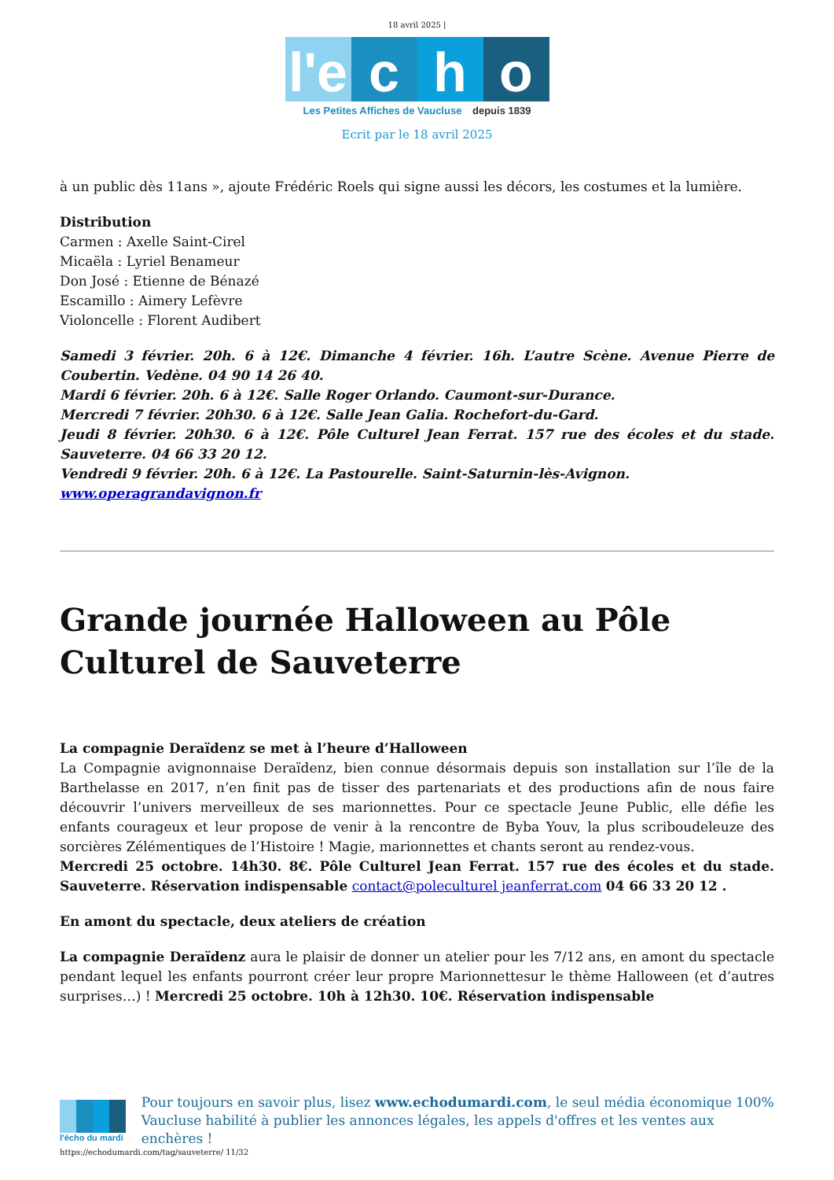18 avril 2025 |
l'e c h o
Les Petites Affiches de Vaucluse depuis 1839
Ecrit par le 18 avril 2025
à un public dès 11ans », ajoute Frédéric Roels qui signe aussi les décors, les costumes et la lumière.
Distribution
Carmen : Axelle Saint-Cirel
Micaëla : Lyriel Benameur
Don José : Etienne de Bénazé
Escamillo : Aimery Lefèvre
Violoncelle : Florent Audibert
Samedi 3 février. 20h. 6 à 12€. Dimanche 4 février. 16h. L’autre Scène. Avenue Pierre de Coubertin. Vedène. 04 90 14 26 40.
Mardi 6 février. 20h. 6 à 12€. Salle Roger Orlando. Caumont-sur-Durance.
Mercredi 7 février. 20h30. 6 à 12€. Salle Jean Galia. Rochefort-du-Gard.
Jeudi 8 février. 20h30. 6 à 12€. Pôle Culturel Jean Ferrat. 157 rue des écoles et du stade. Sauveterre. 04 66 33 20 12.
Vendredi 9 février. 20h. 6 à 12€. La Pastourelle. Saint-Saturnin-lès-Avignon.
www.operagrandavignon.fr
Grande journée Halloween au Pôle Culturel de Sauveterre
La compagnie Deraïdenz se met à l’heure d’Halloween
La Compagnie avignonnaise Deraïdenz, bien connue désormais depuis son installation sur l’île de la Barthelasse en 2017, n’en finit pas de tisser des partenariats et des productions afin de nous faire découvrir l’univers merveilleux de ses marionnettes. Pour ce spectacle Jeune Public, elle défie les enfants courageux et leur propose de venir à la rencontre de Byba Youv, la plus scriboudeleuze des sorcières Zélémentiques de l’Histoire ! Magie, marionnettes et chants seront au rendez-vous.
Mercredi 25 octobre. 14h30. 8€. Pôle Culturel Jean Ferrat. 157 rue des écoles et du stade. Sauveterre. Réservation indispensable contact@poleculturel jeanferrat.com 04 66 33 20 12 .
En amont du spectacle, deux ateliers de création
La compagnie Deraïdenz aura le plaisir de donner un atelier pour les 7/12 ans, en amont du spectacle pendant lequel les enfants pourront créer leur propre Marionnettesur le thème Halloween (et d’autres surprises…) ! Mercredi 25 octobre. 10h à 12h30. 10€. Réservation indispensable
l'écho du mardi
Pour toujours en savoir plus, lisez www.echodumardi.com, le seul média économique 100% Vaucluse habilité à publier les annonces légales, les appels d'offres et les ventes aux enchères !
https://echodumardi.com/tag/sauveterre/ 11/32